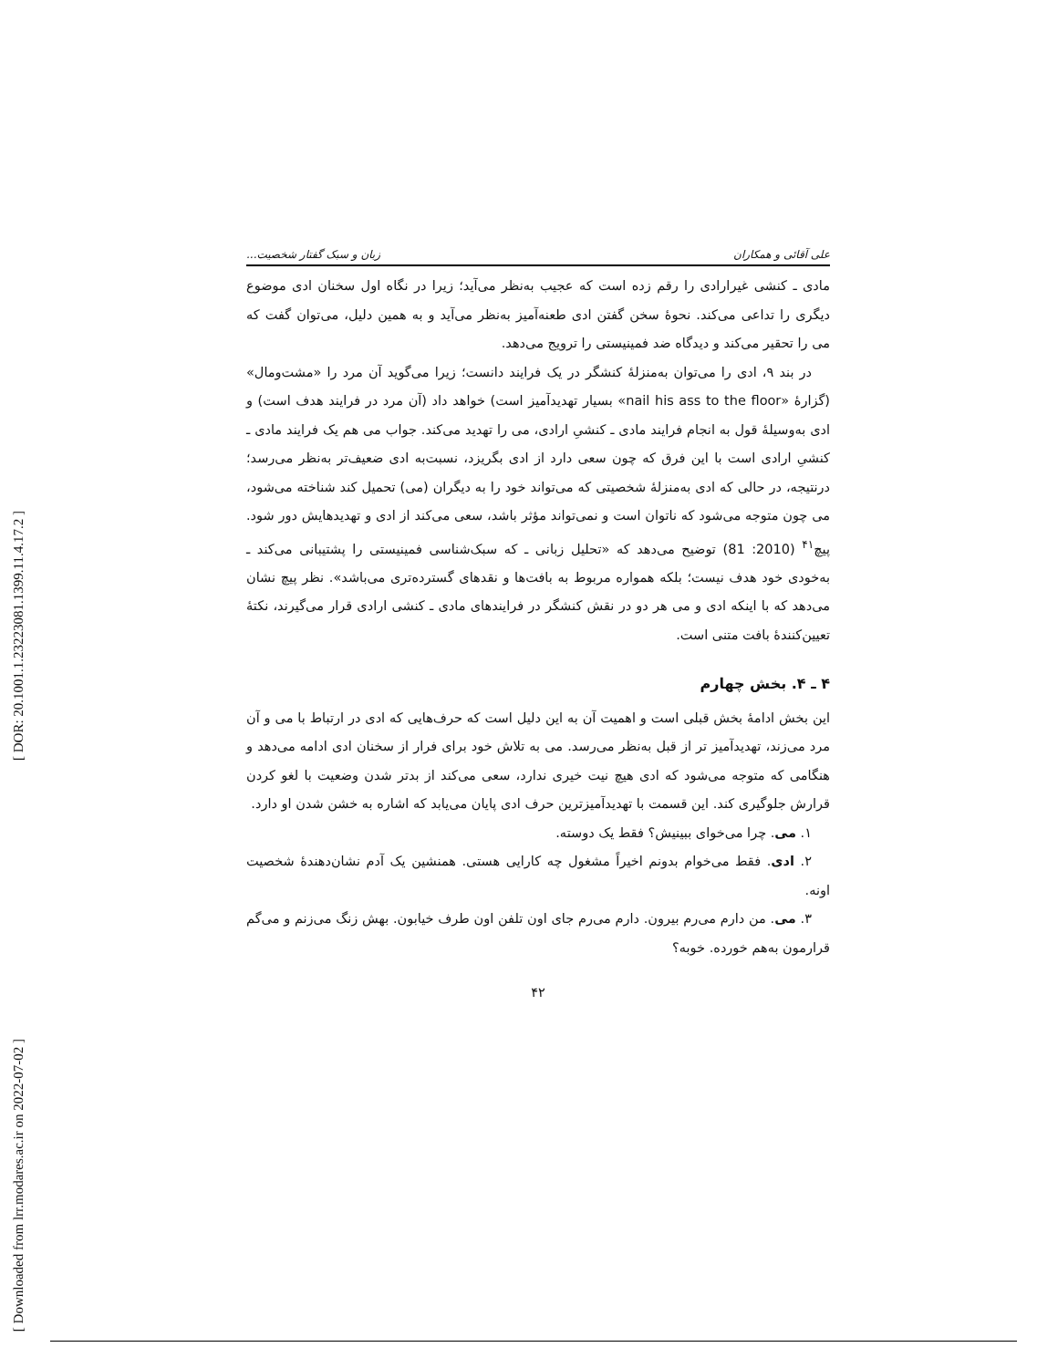[ DOR: 20.1001.1.23223081.1399.11.4.17.2 ]
[ Downloaded from lrr.modares.ac.ir on 2022-07-02 ]
علی آقائی و همکاران زبان و سبک گفتار شخصیت...
مادی ـ کنشی غیرارادی را رقم زده است که عجیب به‌نظر می‌آید؛ زیرا در نگاه اول سخنان ادی موضوع دیگری را تداعی می‌کند. نحوهٔ سخن گفتن ادی طعنه‌آمیز به‌نظر می‌آید و به همین دلیل، می‌توان گفت که می را تحقیر می‌کند و دیدگاه ضد فمینیستی را ترویج می‌دهد.
در بند ۹، ادی را می‌توان به‌منزلهٔ کنشگر در یک فرایند دانست؛ زیرا می‌گوید آن مرد را «مشت‌ومال» (گزارهٔ «nail his ass to the floor» بسیار تهدیدآمیز است) خواهد داد (آن مرد در فرایند هدف است) و ادی به‌وسیلهٔ قول به انجام فرایند مادی ـ کنشیِ ارادی، می را تهدید می‌کند. جواب می هم یک فرایند مادی ـ کنشیِ ارادی است با این فرق که چون سعی دارد از ادی بگریزد، نسبت‌به ادی ضعیف‌تر به‌نظر می‌رسد؛ درنتیجه، در حالی که ادی به‌منزلهٔ شخصیتی که می‌تواند خود را به دیگران (می) تحمیل کند شناخته می‌شود، می چون متوجه می‌شود که ناتوان است و نمی‌تواند مؤثر باشد، سعی می‌کند از ادی و تهدیدهایش دور شود. پیچ<sup>۴۱</sup> (2010: 81) توضیح می‌دهد که «تحلیل زبانی ـ که سبک‌شناسی فمینیستی را پشتیبانی می‌کند ـ به‌خودی خود هدف نیست؛ بلکه همواره مربوط به بافت‌ها و نقدهای گسترده‌تری می‌باشد». نظر پیچ نشان می‌دهد که با اینکه ادی و می هر دو در نقش کنشگر در فرایندهای مادی ـ کنشی ارادی قرار می‌گیرند، نکتهٔ تعیین‌کنندهٔ بافت متنی است.
۴ ـ ۴. بخش چهارم
این بخش ادامهٔ بخش قبلی است و اهمیت آن به این دلیل است که حرف‌هایی که ادی در ارتباط با می و آن مرد می‌زند، تهدیدآمیز تر از قبل به‌نظر می‌رسد. می به تلاش خود برای فرار از سخنان ادی ادامه می‌دهد و هنگامی که متوجه می‌شود که ادی هیچ نیت خیری ندارد، سعی می‌کند از بدتر شدن وضعیت با لغو کردن قرارش جلوگیری کند. این قسمت با تهدیدآمیزترین حرف ادی پایان می‌یابد که اشاره به خشن شدن او دارد.
۱. می. چرا می‌خوای ببینیش؟ فقط یک دوسته.
۲. ادی. فقط می‌خوام بدونم اخیراً مشغول چه کارایی هستی. همنشین یک آدم نشان‌دهندهٔ شخصیت اونه.
۳. می. من دارم می‌رم بیرون. دارم می‌رم جای اون تلفن اون طرف خیابون. بهش زنگ می‌زنم و می‌گم قرارمون به‌هم خورده. خوبه؟
۴۲